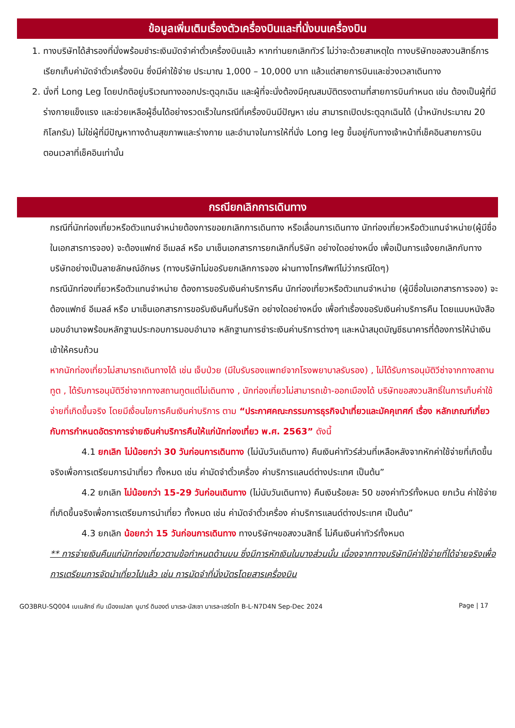ข้อมูลเพิ่มเติมเรื่องตัวเครื่องบินและที่นั่งบนเครื่องบิน
1. ทางบริษัทได้สำรองที่นั่งพร้อมชำระเงินมัดจำค่าตั๋วเครื่องบินแล้ว หากท่านยกเลิกทัวร์ ไม่ว่าจะด้วยสาเหตุใด ทางบริษัทขอสงวนสิทธิ์การเรียกเก็บค่ามัดจำตั๋วเครื่องบิน ซึ่งมีค่าใช้จ่าย ประมาณ 1,000 – 10,000 บาท แล้วแต่สายการบินและช่วงเวลาเดินทาง
2. นั่งที่ Long Leg โดยปกติอยู่บริเวณทางออกประตูฉุกเฉิน และผู้ที่จะนั่งต้องมีคุณสมบัติตรงตามที่สายการบินกำหนด เช่น ต้องเป็นผู้ที่มีร่างกายแข็งแรง และช่วยเหลือผู้อื่นได้อย่างรวดเร็วในกรณีที่เครื่องบินมีปัญหา เช่น สามารถเปิดประตูฉุกเฉินได้ (น้ำหนักประมาณ 20 กิโลกรัม) ไม่ใช่ผู้ที่มีปัญหาทางด้านสุขภาพและร่างกาย และอำนาจในการให้ที่นั่ง Long leg ขึ้นอยู่กับทางเจ้าหน้าที่เช็คอินสายการบิน ตอนเวลาที่เช็คอินเท่านั้น
กรณียกเลิกการเดินทาง
กรณีที่นักท่องเที่ยวหรือตัวแทนจำหน่ายต้องการขอยกเลิกการเดินทาง หรือเลื่อนการเดินทาง นักท่องเที่ยวหรือตัวแทนจำหน่าย(ผู้มีชื่อในเอกสารการจอง) จะต้องแฟกซ์ อีเมลล์ หรือ มาเซ็นเอกสารการยกเลิกที่บริษัท อย่างใดอย่างหนึ่ง เพื่อเป็นการแจ้งยกเลิกกับทางบริษัทอย่างเป็นลายลักษณ์อักษร (ทางบริษัทไม่ขอรับยกเลิกการจอง ผ่านทางโทรศัพท์ไม่ว่ากรณีใดๆ)
กรณีนักท่องเที่ยวหรือตัวแทนจำหน่าย ต้องการขอรับเงินค่าบริการคืน นักท่องเที่ยวหรือตัวแทนจำหน่าย (ผู้มีชื่อในเอกสารการจอง) จะต้องแฟกซ์ อีเมลล์ หรือ มาเซ็นเอกสารการขอรับเงินคืนที่บริษัท อย่างใดอย่างหนึ่ง เพื่อทำเรื่องขอรับเงินค่าบริการคืน โดยแนบหนังสือมอบอำนาจพร้อมหลักฐานประกอบการมอบอำนาจ หลักฐานการชำระเงินค่าบริการต่างๆ และหน้าสมุดบัญชีธนาคารที่ต้องการให้นำเงินเข้าให้ครบถ้วน
หากนักท่องเที่ยวไม่สามารถเดินทางได้ เช่น เจ็บป่วย (มีใบรับรองแพทย์จากโรงพยาบาลรับรอง) , ไม่ได้รับการอนุมัติวีซ่าจากทางสถานทูต , ได้รับการอนุมัติวีซ่าจากทางสถานทูตแต่ไม่เดินทาง , นักท่องเที่ยวไม่สามารถเข้า-ออกเมืองได้ บริษัทขอสงวนสิทธิ์ในการเก็บค่าใช้จ่ายที่เกิดขึ้นจริง โดยมีเงื่อนไขการคืนเงินค่าบริการ ตาม “ประกาศคณะกรรมการธุรกิจนำเที่ยวและมัคคุเทศก์ เรื่อง หลักเกณฑ์เกี่ยวกับการกำหนดอัตราการจ่ายเงินค่าบริการคืนให้แก่นักท่องเที่ยว พ.ศ. 2563” ดังนี้
4.1 ยกเลิก ไม่น้อยกว่า 30 วันก่อนการเดินทาง (ไม่นับวันเดินทาง) คืนเงินค่าทัวร์ส่วนที่เหลือหลังจากหักค่าใช้จ่ายที่เกิดขึ้นจริงเพื่อการเตรียมการนำเที่ยว ทั้งหมด เช่น ค่ามัดจำตั๋วเครื่อง ค่าบริการแลนด์ต่างประเทศ เป็นต้น”
4.2 ยกเลิก ไม่น้อยกว่า 15-29 วันก่อนเดินทาง (ไม่นับวันเดินทาง) คืนเงินร้อยละ 50 ของค่าทัวร์ทั้งหมด ยกเว้น ค่าใช้จ่ายที่เกิดขึ้นจริงเพื่อการเตรียมการนำเที่ยว ทั้งหมด เช่น ค่ามัดจำตั๋วเครื่อง ค่าบริการแลนด์ต่างประเทศ เป็นต้น”
4.3 ยกเลิก น้อยกว่า 15 วันก่อนการเดินทาง ทางบริษัทฯขอสงวนสิทธิ์ ไม่คืนเงินค่าทัวร์ทั้งหมด
** การจ่ายเงินคืนแก่นักท่องเที่ยวตามข้อกำหนดด้านบน ซึ่งมีการหักเงินในบางส่วนนั้น เนื่องจากทางบริษัทมีค่าใช้จ่ายที่ได้จ่ายจริงเพื่อการเตรียมการจัดนำเที่ยวไปแล้ว เช่น การมัดจำที่นั่งบัตรโดยสารเครื่องบิน
GO3BRU-SQ004 เบเนลักซ์ กับ เมืองแปลก นูมาร์ ดินองต์ บาเรล-นัสเซา บาเรล-เฮร์ตโท B-L-N7D4N Sep-Dec 2024 Page | 17